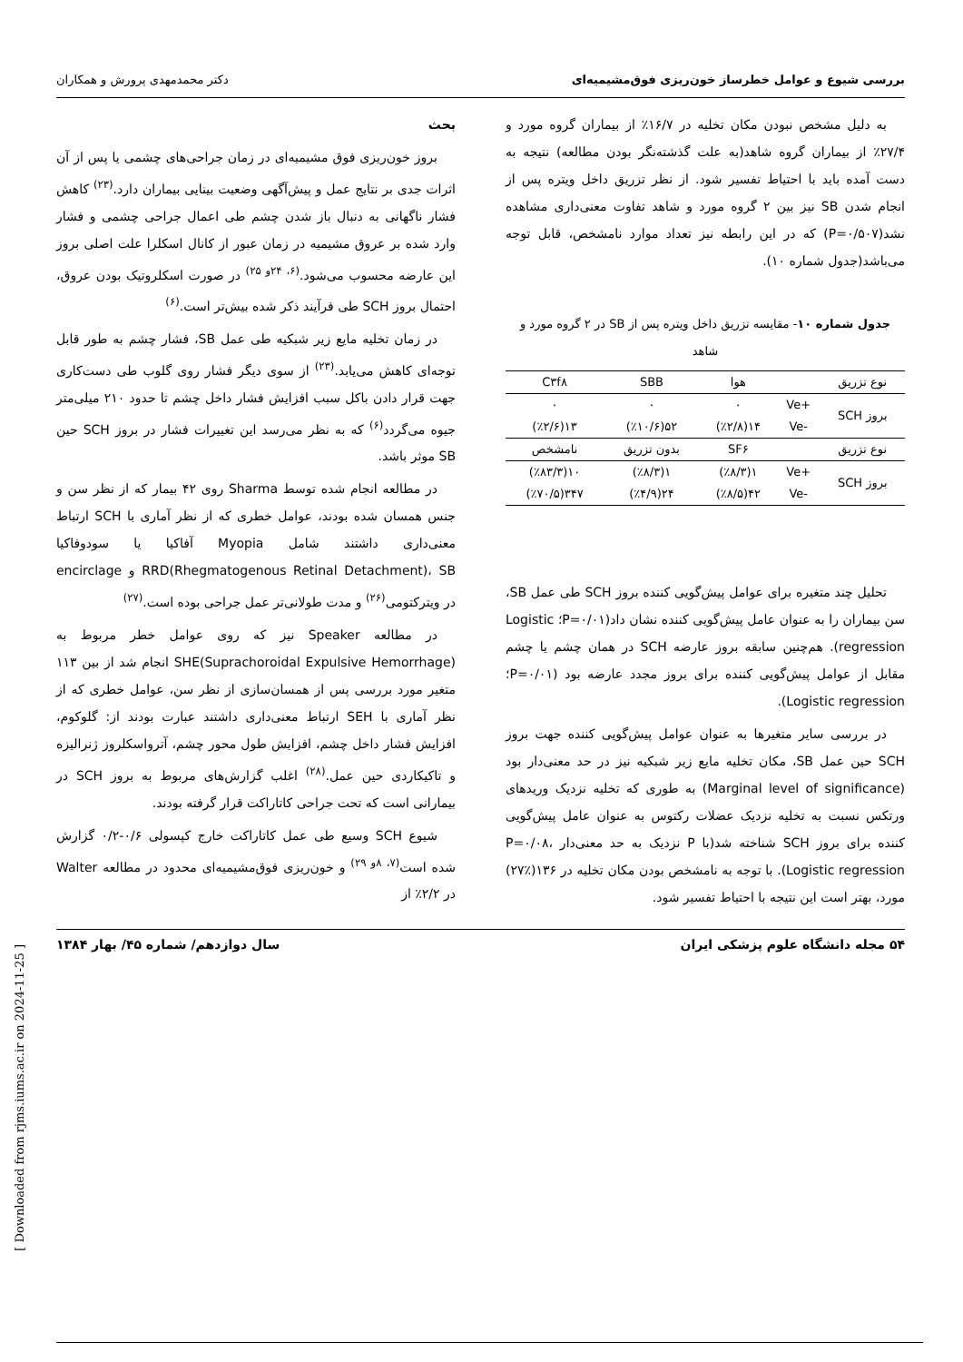بررسی شیوع و عوامل خطرساز خون‌ریزی فوق‌مشیمیه‌ای دکتر محمدمهدی پرورش و همکاران
به دلیل مشخص نبودن مکان تخلیه در ۱۶/۷٪ از بیماران گروه مورد و ۲۷/۴٪ از بیماران گروه شاهد(به علت گذشته‌نگر بودن مطالعه) نتیجه به دست آمده باید با احتیاط تفسیر شود. از نظر تزریق داخل ویتره پس از انجام شدن SB نیز بین ۲ گروه مورد و شاهد تفاوت معنی‌داری مشاهده نشد(P=۰/۵۰۷) که در این رابطه نیز تعداد موارد نامشخص، قابل توجه می‌باشد(جدول شماره ۱۰).
جدول شماره ۱۰- مقایسه تزریق داخل ویتره پس از SB در ۲ گروه مورد و شاهد
| نوع تزریق | | هوا | SBB | C۳f۸ |
| --- | --- | --- | --- | --- |
| بروز SCH | +Ve | ۰ | ۰ | ۰ |
| | -Ve | ۱۴(٪۲/۸) | ۵۲(٪۱۰/۶) | ۱۳(٪۲/۶) |
| نوع تزریق | | SF۶ | بدون تزریق | نامشخص |
| بروز SCH | +Ve | ۱(٪۸/۳) | ۱(٪۸/۳) | ۱۰(٪۸۳/۳) |
| | -Ve | ۴۲(٪۸/۵) | ۲۴(٪۴/۹) | ۳۴۷(٪۷۰/۵) |
تحلیل چند متغیره برای عوامل پیش‌گویی کننده بروز SCH طی عمل SB، سن بیماران را به عنوان عامل پیش‌گویی کننده نشان داد(P=۰/۰۱؛ Logistic regression). هم‌چنین سابقه بروز عارضه SCH در همان چشم یا چشم مقابل از عوامل پیش‌گویی کننده برای بروز مجدد عارضه بود (P=۰/۰۱؛ Logistic regression).
در بررسی سایر متغیرها به عنوان عوامل پیش‌گویی کننده جهت بروز SCH حین عمل SB، مکان تخلیه مایع زیر شبکیه نیز در حد معنی‌دار بود (Marginal level of significance) به طوری که تخلیه نزدیک وریدهای ورتکس نسبت به تخلیه نزدیک عضلات رکتوس به عنوان عامل پیش‌گویی کننده برای بروز SCH شناخته شد(با P نزدیک به حد معنی‌دار P=۰/۰۸، Logistic regression). با توجه به نامشخص بودن مکان تخلیه در ۱۳۶(٪۲۷) مورد، بهتر است این نتیجه با احتیاط تفسیر شود.
بحث
بروز خون‌ریزی فوق مشیمیه‌ای در زمان جراحی‌های چشمی یا پس از آن اثرات جدی بر نتایج عمل و پیش‌آگهی وضعیت بینایی بیماران دارد.<sup>(۲۳)</sup> کاهش فشار ناگهانی به دنبال باز شدن چشم طی اعمال جراحی چشمی و فشار وارد شده بر عروق مشیمیه در زمان عبور از کانال اسکلرا علت اصلی بروز این عارضه محسوب می‌شود.<sup>(۶، ۲۴و ۲۵)</sup> در صورت اسکلروتیک بودن عروق، احتمال بروز SCH طی فرآیند ذکر شده بیش‌تر است.<sup>(۶)</sup>
در زمان تخلیه مایع زیر شبکیه طی عمل SB، فشار چشم به طور قابل توجه‌ای کاهش می‌یابد.<sup>(۲۳)</sup> از سوی دیگر فشار روی گلوب طی دست‌کاری جهت قرار دادن باکل سبب افزایش فشار داخل چشم تا حدود ۲۱۰ میلی‌متر جیوه می‌گردد<sup>(۶)</sup> که به نظر می‌رسد این تغییرات فشار در بروز SCH حین SB موثر باشد.
در مطالعه انجام شده توسط Sharma روی ۴۲ بیمار که از نظر سن و جنس همسان شده بودند، عوامل خطری که از نظر آماری با SCH ارتباط معنی‌داری داشتند شامل Myopia آفاکیا یا سودوفاکیا RRD(Rhegmatogenous Retinal Detachment)، SB و encirclage در ویترکتومی<sup>(۲۶)</sup> و مدت طولانی‌تر عمل جراحی بوده است.<sup>(۲۷)</sup>
در مطالعه Speaker نیز که روی عوامل خطر مربوط به SHE(Suprachoroidal Expulsive Hemorrhage) انجام شد از بین ۱۱۳ متغیر مورد بررسی پس از همسان‌سازی از نظر سن، عوامل خطری که از نظر آماری با SEH ارتباط معنی‌داری داشتند عبارت بودند از: گلوکوم، افزایش فشار داخل چشم، افزایش طول محور چشم، آترواسکلروز ژنرالیزه و تاکیکاردی حین عمل.<sup>(۲۸)</sup> اغلب گزارش‌های مربوط به بروز SCH در بیمارانی است که تحت جراحی کاتاراکت قرار گرفته بودند.
شیوع SCH وسیع طی عمل کاتاراکت خارج کپسولی ۰/۶-۰/۲ گزارش شده است<sup>(۷، ۸و ۲۹)</sup> و خون‌ریزی فوق‌مشیمیه‌ای محدود در مطالعه Walter در ۲/۲٪ از
۵۴ مجله دانشگاه علوم پزشکی ایران سال دوازدهم/ شماره ۴۵/ بهار ۱۳۸۴
[ Downloaded from rjms.iums.ac.ir on 2024-11-25 ]